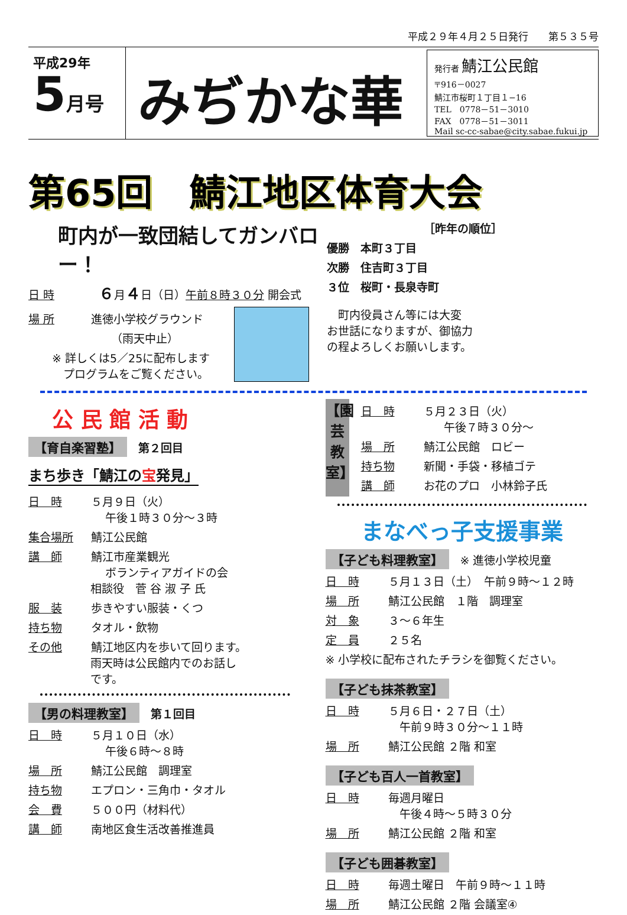平成２９年４月２５日発行　　第５３５号
平成29年
5 月号
みぢかな華
発行者 鯖江公民館
〒916－0027
鯖江市桜町１丁目１−16
TEL　0778－51－3010
FAX　0778－51－3011
Mail sc-cc-sabae@city.sabae.fukui.jp
第65回　鯖江地区体育大会
町内が一致団結してガンバロー！
日 時　６月４日（日）午前８時３０分 開会式
場 所 進徳小学校グラウンド
（雨天中止）
※ 詳しくは5／25に配布します
　プログラムをご覧ください。
［昨年の順位］
優勝　本町３丁目
次勝　住吉町３丁目
３位　桜町・長泉寺町
　町内役員さん等には大変
お世話になりますが、御協力
の程よろしくお願いします。
公 民 館 活 動
【育自楽習塾】　第２回目
まち歩き「鯖江の宝発見」
日　時 ５月９日（火）
午後１時３０分～３時
集合場所 鯖江公民館
講　師 鯖江市産業観光
ボランティアガイドの会
相談役　菅 谷 淑 子 氏
服　装 歩きやすい服装・くつ
持ち物 タオル・飲物
その他 鯖江地区内を歩いて回ります。
雨天時は公民館内でのお話し
です。
【男の料理教室】　第１回目
日　時 ５月１０日（水）
午後６時～８時
場　所 鯖江公民館　調理室
持ち物 エプロン・三角巾・タオル
会　費 ５００円（材料代）
講　師 南地区食生活改善推進員
【園芸教室】
日　時 ５月２３日（火）
午後７時３０分～
場　所 鯖江公民館　ロビー
持ち物 新聞・手袋・移植ゴテ
講　師 お花のプロ　小林鈴子氏
まなべっ子支援事業
【子ども料理教室】　※ 進徳小学校児童
日　時 ５月１３日（土）　午前９時～１２時
場　所 鯖江公民館　１階　調理室
対　象 ３～６年生
定　員 ２５名
※ 小学校に配布されたチラシを御覧ください。
【子ども抹茶教室】
日　時 ５月６日・２７日（土）
午前９時３０分～１１時
場　所 鯖江公民館 ２階 和室
【子ども百人一首教室】
日　時 毎週月曜日
午後４時～５時３０分
場　所 鯖江公民館 ２階 和室
【子ども囲碁教室】
日　時 毎週土曜日　午前９時～１１時
場　所 鯖江公民館 ２階 会議室④